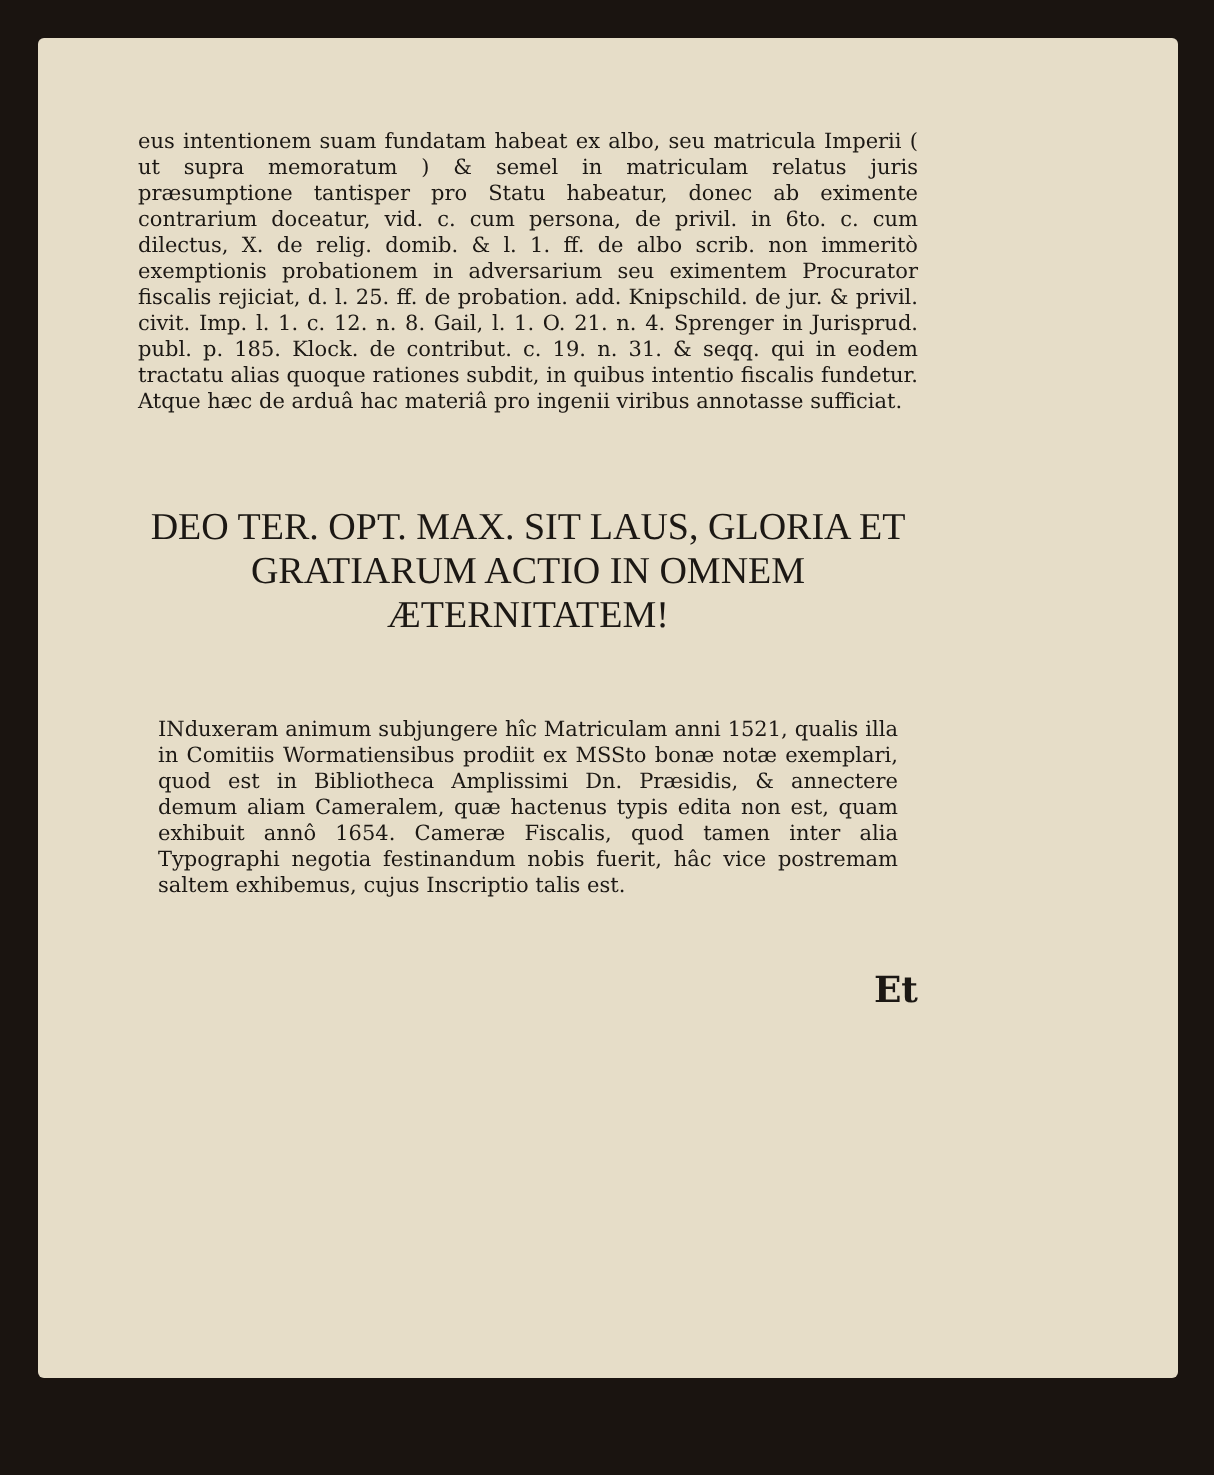eus intentionem suam fundatam habeat ex albo, seu matricula Imperii ( ut supra memoratum ) & semel in matriculam relatus juris præsumptione tantisper pro Statu habeatur, donec ab eximente contrarium doceatur, vid. c. cum persona, de privil. in 6to. c. cum dilectus, X. de relig. domib. & l. 1. ff. de albo scrib. non immeritò exemptionis probationem in adversarium seu eximentem Procurator fiscalis rejiciat, d. l. 25. ff. de probation. add. Knipschild. de jur. & privil. civit. Imp. l. 1. c. 12. n. 8. Gail, l. 1. O. 21. n. 4. Sprenger in Jurisprud. publ. p. 185. Klock. de contribut. c. 19. n. 31. & seqq. qui in eodem tractatu alias quoque rationes subdit, in quibus intentio fiscalis fundetur. Atque hæc de arduâ hac materiâ pro ingenii viribus annotasse sufficiat.
DEO TER. OPT. MAX. SIT LAUS, GLORIA ET GRATIARUM ACTIO IN OMNEM ÆTERNITATEM!
INduxeram animum subjungere hîc Matriculam anni 1521, qualis illa in Comitiis Wormatiensibus prodiit ex MSSto bonæ notæ exemplari, quod est in Bibliotheca Amplissimi Dn. Præsidis, & annectere demum aliam Cameralem, quæ hactenus typis edita non est, quam exhibuit annô 1654. Cameræ Fiscalis, quod tamen inter alia Typographi negotia festinandum nobis fuerit, hâc vice postremam saltem exhibemus, cujus Inscriptio talis est.
Et